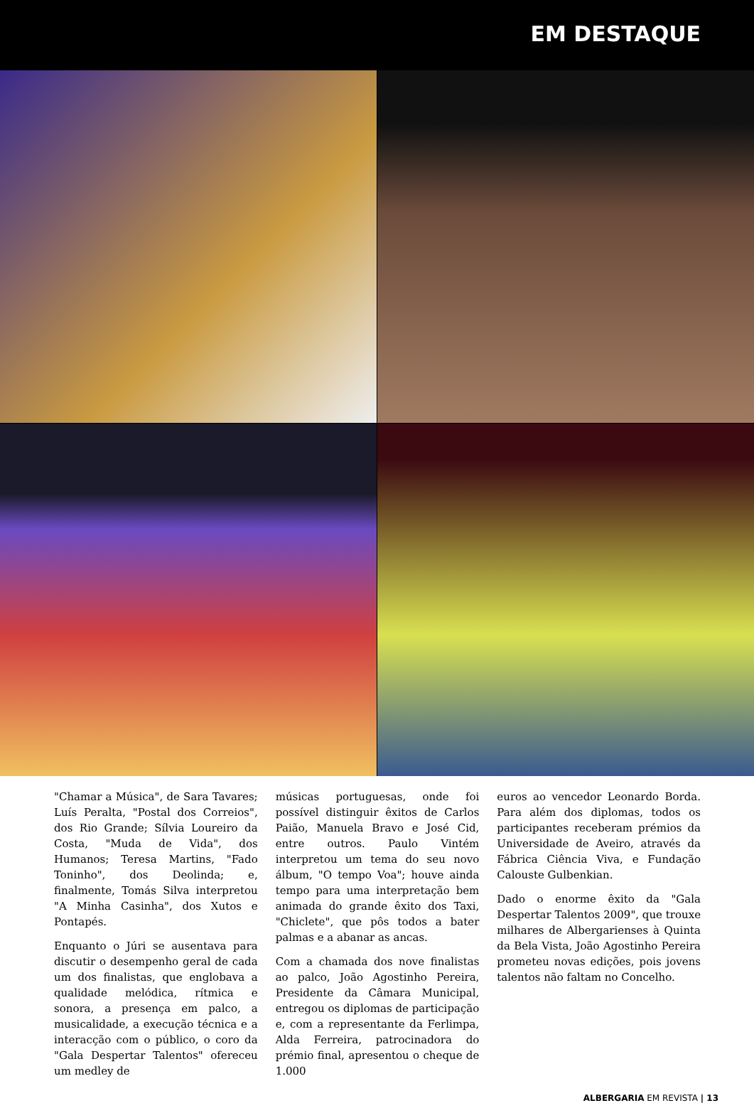EM DESTAQUE
"Chamar a Música", de Sara Tavares; Luís Peralta, "Postal dos Correios", dos Rio Grande; Sílvia Loureiro da Costa, "Muda de Vida", dos Humanos; Teresa Martins, "Fado Toninho", dos Deolinda; e, finalmente, Tomás Silva interpretou "A Minha Casinha", dos Xutos e Pontapés.
Enquanto o Júri se ausentava para discutir o desempenho geral de cada um dos finalistas, que englobava a qualidade melódica, rítmica e sonora, a presença em palco, a musicalidade, a execução técnica e a interacção com o público, o coro da "Gala Despertar Talentos" ofereceu um medley de
músicas portuguesas, onde foi possível distinguir êxitos de Carlos Paião, Manuela Bravo e José Cid, entre outros. Paulo Vintém interpretou um tema do seu novo álbum, "O tempo Voa"; houve ainda tempo para uma interpretação bem animada do grande êxito dos Taxi, "Chiclete", que pôs todos a bater palmas e a abanar as ancas.
Com a chamada dos nove finalistas ao palco, João Agostinho Pereira, Presidente da Câmara Municipal, entregou os diplomas de participação e, com a representante da Ferlimpa, Alda Ferreira, patrocinadora do prémio final, apresentou o cheque de 1.000
euros ao vencedor Leonardo Borda. Para além dos diplomas, todos os participantes receberam prémios da Universidade de Aveiro, através da Fábrica Ciência Viva, e Fundação Calouste Gulbenkian.
Dado o enorme êxito da "Gala Despertar Talentos 2009", que trouxe milhares de Albergarienses à Quinta da Bela Vista, João Agostinho Pereira prometeu novas edições, pois jovens talentos não faltam no Concelho.
ALBERGARIA EM REVISTA | 13